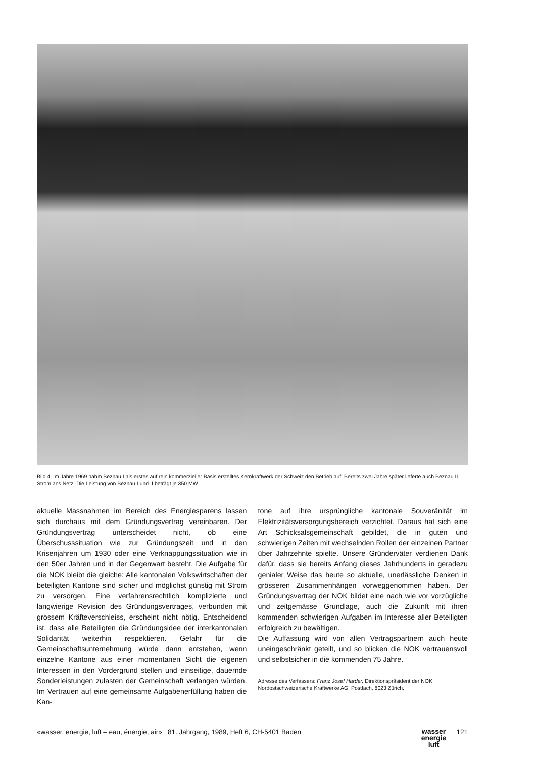Bild 4. Im Jahre 1969 nahm Beznau I als erstes auf rein kommerzieller Basis erstelltes Kernkraftwerk der Schweiz den Betrieb auf. Bereits zwei Jahre später lieferte auch Beznau II Strom ans Netz. Die Leistung von Beznau I und II beträgt je 350 MW.
aktuelle Massnahmen im Bereich des Energiesparens lassen sich durchaus mit dem Gründungsvertrag vereinbaren. Der Gründungsvertrag unterscheidet nicht, ob eine Überschusssituation wie zur Gründungszeit und in den Krisenjahren um 1930 oder eine Verknappungssituation wie in den 50er Jahren und in der Gegenwart besteht. Die Aufgabe für die NOK bleibt die gleiche: Alle kantonalen Volkswirtschaften der beteiligten Kantone sind sicher und möglichst günstig mit Strom zu versorgen. Eine verfahrensrechtlich komplizierte und langwierige Revision des Gründungsvertrages, verbunden mit grossem Kräfteverschleiss, erscheint nicht nötig. Entscheidend ist, dass alle Beteiligten die Gründungsidee der interkantonalen Solidarität weiterhin respektieren. Gefahr für die Gemeinschaftsunternehmung würde dann entstehen, wenn einzelne Kantone aus einer momentanen Sicht die eigenen Interessen in den Vordergrund stellen und einseitige, dauernde Sonderleistungen zulasten der Gemeinschaft verlangen würden. Im Vertrauen auf eine gemeinsame Aufgabenerfüllung haben die Kan-
tone auf ihre ursprüngliche kantonale Souveränität im Elektrizitätsversorgungsbereich verzichtet. Daraus hat sich eine Art Schicksalsgemeinschaft gebildet, die in guten und schwierigen Zeiten mit wechselnden Rollen der einzelnen Partner über Jahrzehnte spielte. Unsere Gründerväter verdienen Dank dafür, dass sie bereits Anfang dieses Jahrhunderts in geradezu genialer Weise das heute so aktuelle, unerlässliche Denken in grösseren Zusammenhängen vorweggenommen haben. Der Gründungsvertrag der NOK bildet eine nach wie vor vorzügliche und zeitgemässe Grundlage, auch die Zukunft mit ihren kommenden schwierigen Aufgaben im Interesse aller Beteiligten erfolgreich zu bewältigen.
Die Auffassung wird von allen Vertragspartnern auch heute uneingeschränkt geteilt, und so blicken die NOK vertrauensvoll und selbstsicher in die kommenden 75 Jahre.
Adresse des Verfassers: Franz Josef Harder, Direktionspräsident der NOK, Nordostschweizerische Kraftwerke AG, Postfach, 8023 Zürich.
«wasser, energie, luft – eau, énergie, air» 81. Jahrgang, 1989, Heft 6, CH-5401 Baden wasser
energie
luft 121